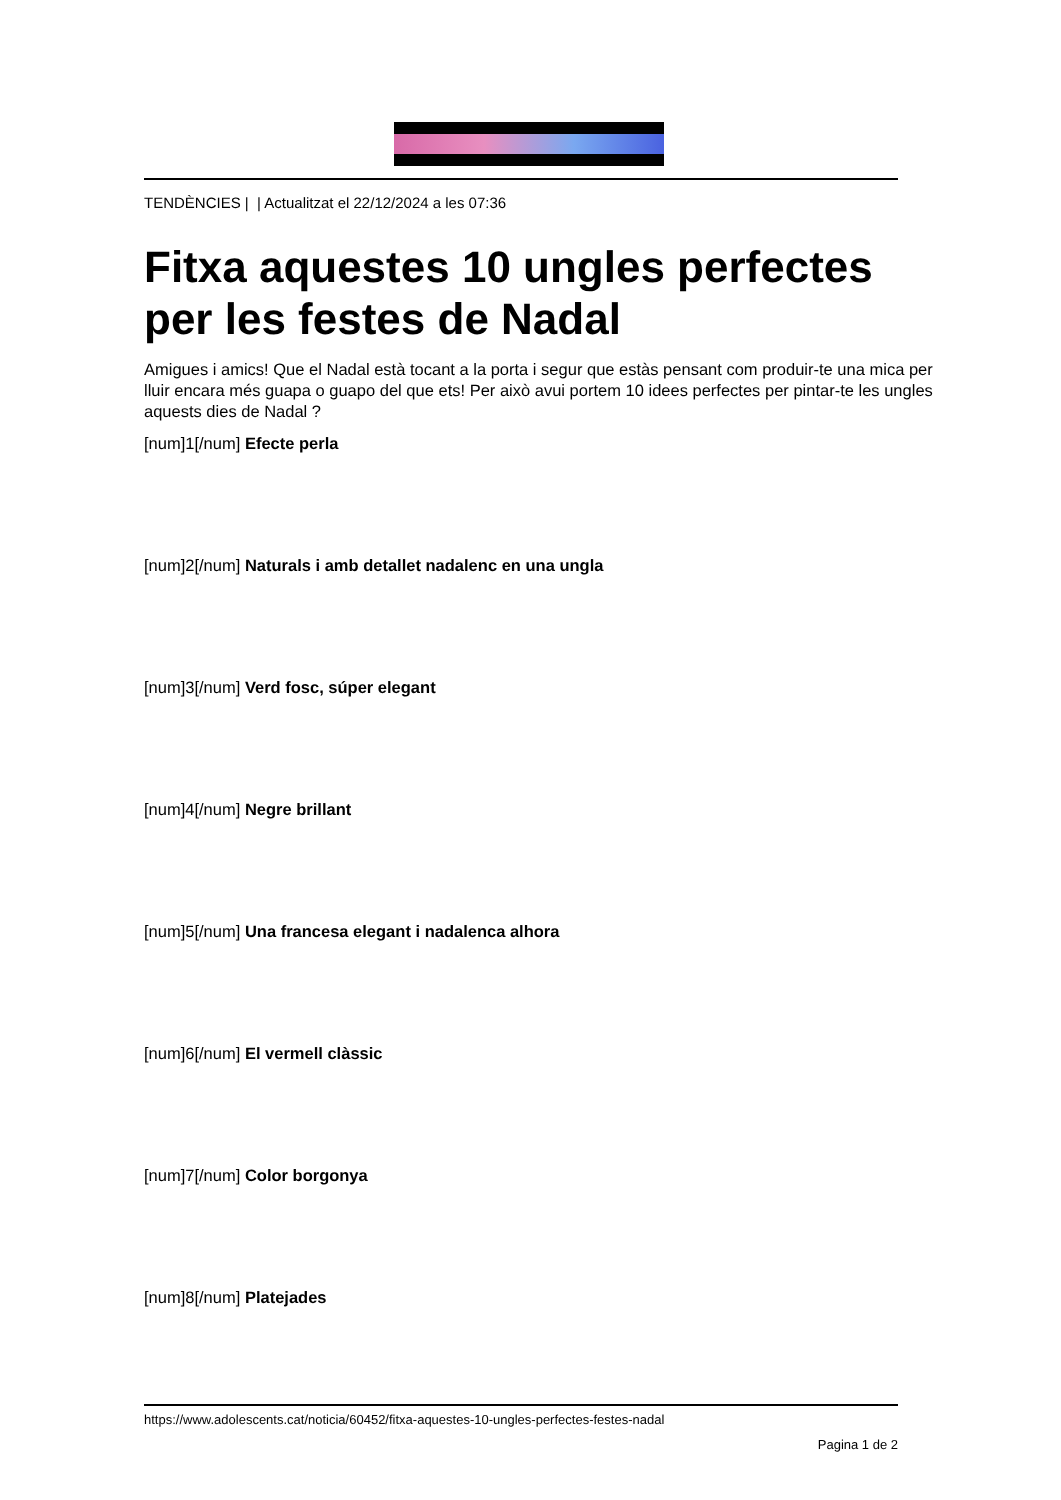TENDÈNCIES | | Actualitzat el 22/12/2024 a les 07:36
Fitxa aquestes 10 ungles perfectes per les festes de Nadal
Amigues i amics! Que el Nadal està tocant a la porta i segur que estàs pensant com produir-te una mica per lluir encara més guapa o guapo del que ets! Per això avui portem 10 idees perfectes per pintar-te les ungles aquests dies de Nadal ?
[num]1[/num] Efecte perla
[num]2[/num] Naturals i amb detallet nadalenc en una ungla
[num]3[/num] Verd fosc, súper elegant
[num]4[/num] Negre brillant
[num]5[/num] Una francesa elegant i nadalenca alhora
[num]6[/num] El vermell clàssic
[num]7[/num] Color borgonya
[num]8[/num] Platejades
https://www.adolescents.cat/noticia/60452/fitxa-aquestes-10-ungles-perfectes-festes-nadal
Pagina 1 de 2